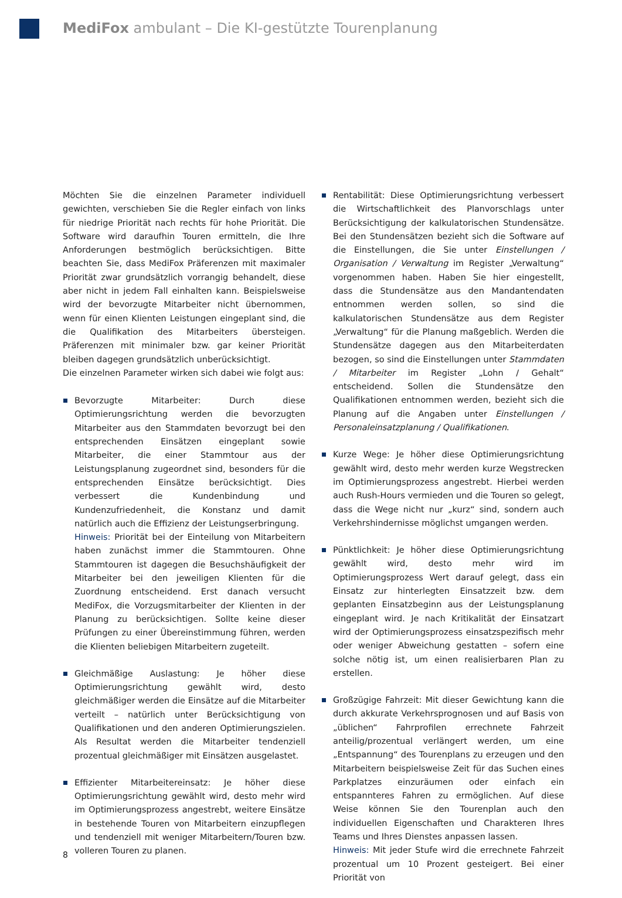MediFox ambulant – Die KI-gestützte Tourenplanung
Möchten Sie die einzelnen Parameter individuell gewichten, verschieben Sie die Regler einfach von links für niedrige Priorität nach rechts für hohe Priorität. Die Software wird daraufhin Touren ermitteln, die Ihre Anforderungen bestmöglich berücksichtigen. Bitte beachten Sie, dass MediFox Präferenzen mit maximaler Priorität zwar grundsätzlich vorrangig behandelt, diese aber nicht in jedem Fall einhalten kann. Beispielsweise wird der bevorzugte Mitarbeiter nicht übernommen, wenn für einen Klienten Leistungen eingeplant sind, die die Qualifikation des Mitarbeiters übersteigen. Präferenzen mit minimaler bzw. gar keiner Priorität bleiben dagegen grundsätzlich unberücksichtigt.
Die einzelnen Parameter wirken sich dabei wie folgt aus:
Bevorzugte Mitarbeiter: Durch diese Optimierungsrichtung werden die bevorzugten Mitarbeiter aus den Stammdaten bevorzugt bei den entsprechenden Einsätzen eingeplant sowie Mitarbeiter, die einer Stammtour aus der Leistungsplanung zugeordnet sind, besonders für die entsprechenden Einsätze berücksichtigt. Dies verbessert die Kundenbindung und Kundenzufriedenheit, die Konstanz und damit natürlich auch die Effizienz der Leistungserbringung.
Hinweis: Priorität bei der Einteilung von Mitarbeitern haben zunächst immer die Stammtouren. Ohne Stammtouren ist dagegen die Besuchshäufigkeit der Mitarbeiter bei den jeweiligen Klienten für die Zuordnung entscheidend. Erst danach versucht MediFox, die Vorzugsmitarbeiter der Klienten in der Planung zu berücksichtigen. Sollte keine dieser Prüfungen zu einer Übereinstimmung führen, werden die Klienten beliebigen Mitarbeitern zugeteilt.
Gleichmäßige Auslastung: Je höher diese Optimierungsrichtung gewählt wird, desto gleichmäßiger werden die Einsätze auf die Mitarbeiter verteilt – natürlich unter Berücksichtigung von Qualifikationen und den anderen Optimierungszielen. Als Resultat werden die Mitarbeiter tendenziell prozentual gleichmäßiger mit Einsätzen ausgelastet.
Effizienter Mitarbeitereinsatz: Je höher diese Optimierungsrichtung gewählt wird, desto mehr wird im Optimierungsprozess angestrebt, weitere Einsätze in bestehende Touren von Mitarbeitern einzupflegen und tendenziell mit weniger Mitarbeitern/Touren bzw. volleren Touren zu planen.
Rentabilität: Diese Optimierungsrichtung verbessert die Wirtschaftlichkeit des Planvorschlags unter Berücksichtigung der kalkulatorischen Stundensätze. Bei den Stundensätzen bezieht sich die Software auf die Einstellungen, die Sie unter Einstellungen / Organisation / Verwaltung im Register „Verwaltung“ vorgenommen haben. Haben Sie hier eingestellt, dass die Stundensätze aus den Mandantendaten entnommen werden sollen, so sind die kalkulatorischen Stundensätze aus dem Register „Verwaltung“ für die Planung maßgeblich. Werden die Stundensätze dagegen aus den Mitarbeiterdaten bezogen, so sind die Einstellungen unter Stammdaten / Mitarbeiter im Register „Lohn / Gehalt“ entscheidend. Sollen die Stundensätze den Qualifikationen entnommen werden, bezieht sich die Planung auf die Angaben unter Einstellungen / Personaleinsatzplanung / Qualifikationen.
Kurze Wege: Je höher diese Optimierungsrichtung gewählt wird, desto mehr werden kurze Wegstrecken im Optimierungsprozess angestrebt. Hierbei werden auch Rush-Hours vermieden und die Touren so gelegt, dass die Wege nicht nur „kurz“ sind, sondern auch Verkehrshindernisse möglichst umgangen werden.
Pünktlichkeit: Je höher diese Optimierungsrichtung gewählt wird, desto mehr wird im Optimierungsprozess Wert darauf gelegt, dass ein Einsatz zur hinterlegten Einsatzzeit bzw. dem geplanten Einsatzbeginn aus der Leistungsplanung eingeplant wird. Je nach Kritikalität der Einsatzart wird der Optimierungsprozess einsatzspezifisch mehr oder weniger Abweichung gestatten – sofern eine solche nötig ist, um einen realisierbaren Plan zu erstellen.
Großzügige Fahrzeit: Mit dieser Gewichtung kann die durch akkurate Verkehrsprognosen und auf Basis von „üblichen“ Fahrprofilen errechnete Fahrzeit anteilig/prozentual verlängert werden, um eine „Entspannung“ des Tourenplans zu erzeugen und den Mitarbeitern beispielsweise Zeit für das Suchen eines Parkplatzes einzuräumen oder einfach ein entspannteres Fahren zu ermöglichen. Auf diese Weise können Sie den Tourenplan auch den individuellen Eigenschaften und Charakteren Ihres Teams und Ihres Dienstes anpassen lassen.
Hinweis: Mit jeder Stufe wird die errechnete Fahrzeit prozentual um 10 Prozent gesteigert. Bei einer Priorität von
8